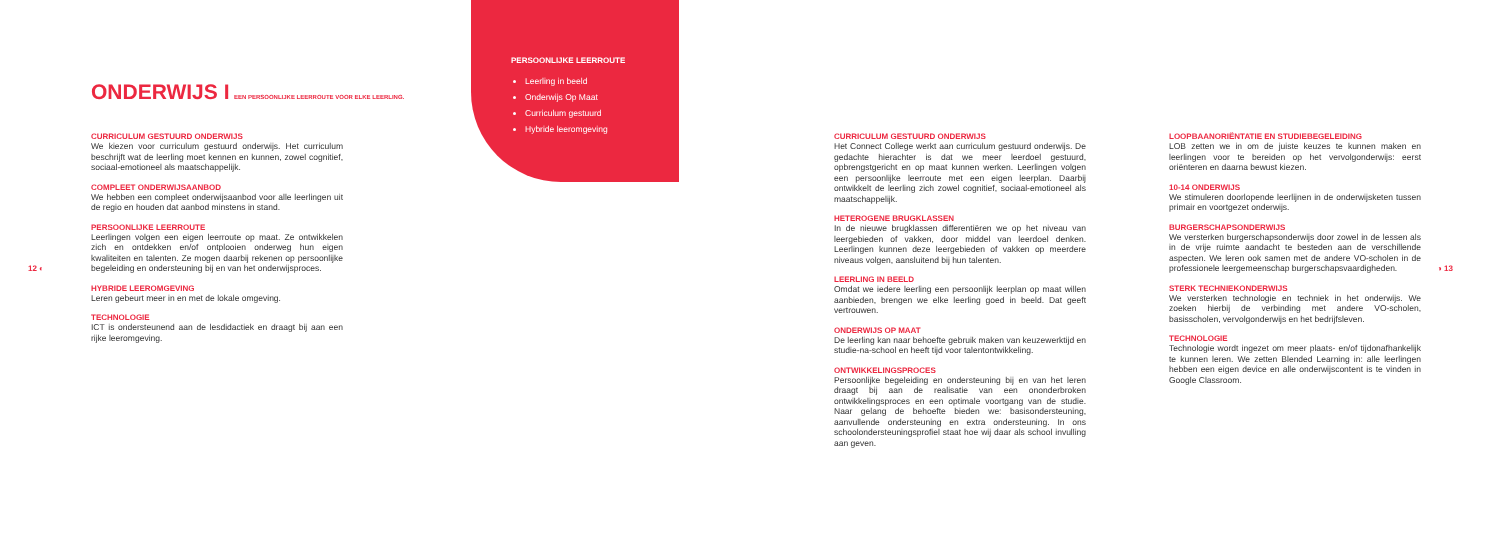ONDERWIJS I EEN PERSOONLIJKE LEERROUTE VOOR ELKE LEERLING.
PERSOONLIJKE LEERROUTE
Leerling in beeld
Onderwijs Op Maat
Curriculum gestuurd
Hybride leeromgeving
12 ◐ ◑ 13
CURRICULUM GESTUURD ONDERWIJS
We kiezen voor curriculum gestuurd onderwijs. Het curriculum beschrijft wat de leerling moet kennen en kunnen, zowel cognitief, sociaal-emotioneel als maatschappelijk.
COMPLEET ONDERWIJSAANBOD
We hebben een compleet onderwijsaanbod voor alle leerlingen uit de regio en houden dat aanbod minstens in stand.
PERSOONLIJKE LEERROUTE
Leerlingen volgen een eigen leerroute op maat. Ze ontwikkelen zich en ontdekken en/of ontplooien onderweg hun eigen kwaliteiten en talenten. Ze mogen daarbij rekenen op persoonlijke begeleiding en ondersteuning bij en van het onderwijsproces.
HYBRIDE LEEROMGEVING
Leren gebeurt meer in en met de lokale omgeving.
TECHNOLOGIE
ICT is ondersteunend aan de lesdidactiek en draagt bij aan een rijke leeromgeving.
CURRICULUM GESTUURD ONDERWIJS
Het Connect College werkt aan curriculum gestuurd onderwijs. De gedachte hierachter is dat we meer leerdoel gestuurd, opbrengstgericht en op maat kunnen werken. Leerlingen volgen een persoonlijke leerroute met een eigen leerplan. Daarbij ontwikkelt de leerling zich zowel cognitief, sociaal-emotioneel als maatschappelijk.
HETEROGENE BRUGKLASSEN
In de nieuwe brugklassen differentiëren we op het niveau van leergebieden of vakken, door middel van leerdoel denken. Leerlingen kunnen deze leergebieden of vakken op meerdere niveaus volgen, aansluitend bij hun talenten.
LEERLING IN BEELD
Omdat we iedere leerling een persoonlijk leerplan op maat willen aanbieden, brengen we elke leerling goed in beeld. Dat geeft vertrouwen.
ONDERWIJS OP MAAT
De leerling kan naar behoefte gebruik maken van keuzewerktijd en studie-na-school en heeft tijd voor talentontwikkeling.
ONTWIKKELINGSPROCES
Persoonlijke begeleiding en ondersteuning bij en van het leren draagt bij aan de realisatie van een ononderbroken ontwikkelingsproces en een optimale voortgang van de studie. Naar gelang de behoefte bieden we: basisondersteuning, aanvullende ondersteuning en extra ondersteuning. In ons schoolondersteuningsprofiel staat hoe wij daar als school invulling aan geven.
LOOPBAANORIËNTATIE EN STUDIEBEGELEIDING
LOB zetten we in om de juiste keuzes te kunnen maken en leerlingen voor te bereiden op het vervolgonderwijs: eerst oriënteren en daarna bewust kiezen.
10-14 ONDERWIJS
We stimuleren doorlopende leerlijnen in de onderwijsketen tussen primair en voortgezet onderwijs.
BURGERSCHAPSONDERWIJS
We versterken burgerschapsonderwijs door zowel in de lessen als in de vrije ruimte aandacht te besteden aan de verschillende aspecten. We leren ook samen met de andere VO-scholen in de professionele leergemeenschap burgerschapsvaardigheden.
STERK TECHNIEKONDERWIJS
We versterken technologie en techniek in het onderwijs. We zoeken hierbij de verbinding met andere VO-scholen, basisscholen, vervolgonderwijs en het bedrijfsleven.
TECHNOLOGIE
Technologie wordt ingezet om meer plaats- en/of tijdonafhankelijk te kunnen leren. We zetten Blended Learning in: alle leerlingen hebben een eigen device en alle onderwijscontent is te vinden in Google Classroom.